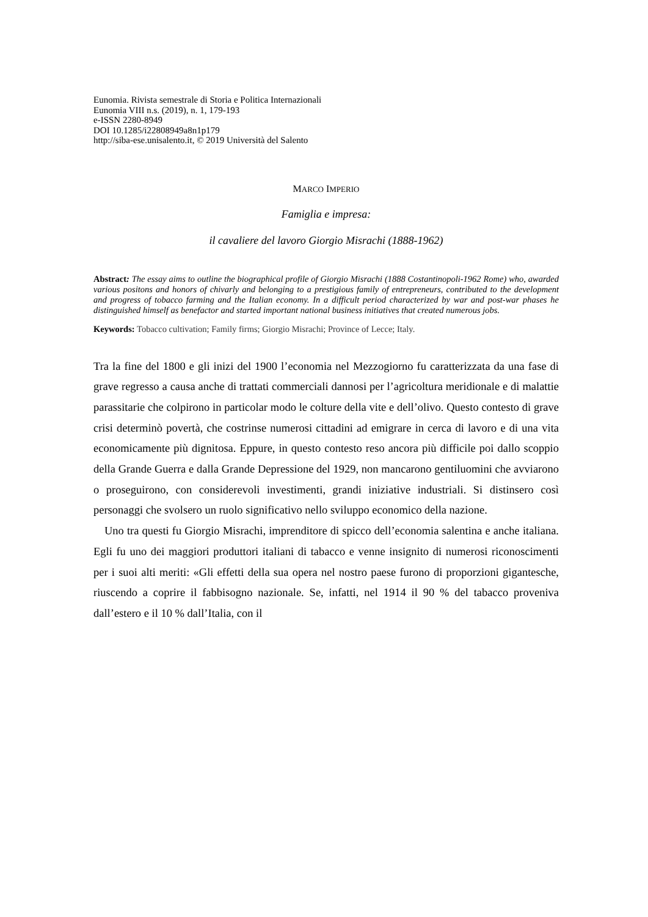Eunomia. Rivista semestrale di Storia e Politica Internazionali
Eunomia VIII n.s. (2019), n. 1, 179-193
e-ISSN 2280-8949
DOI 10.1285/i22808949a8n1p179
http://siba-ese.unisalento.it, © 2019 Università del Salento
MARCO IMPERIO
Famiglia e impresa:
il cavaliere del lavoro Giorgio Misrachi (1888-1962)
Abstract: The essay aims to outline the biographical profile of Giorgio Misrachi (1888 Costantinopoli-1962 Rome) who, awarded various positons and honors of chivarly and belonging to a prestigious family of entrepreneurs, contributed to the development and progress of tobacco farming and the Italian economy. In a difficult period characterized by war and post-war phases he distinguished himself as benefactor and started important national business initiatives that created numerous jobs.
Keywords: Tobacco cultivation; Family firms; Giorgio Misrachi; Province of Lecce; Italy.
Tra la fine del 1800 e gli inizi del 1900 l’economia nel Mezzogiorno fu caratterizzata da una fase di grave regresso a causa anche di trattati commerciali dannosi per l’agricoltura meridionale e di malattie parassitarie che colpirono in particolar modo le colture della vite e dell’olivo. Questo contesto di grave crisi determinò povertà, che costrinse numerosi cittadini ad emigrare in cerca di lavoro e di una vita economicamente più dignitosa. Eppure, in questo contesto reso ancora più difficile poi dallo scoppio della Grande Guerra e dalla Grande Depressione del 1929, non mancarono gentiluomini che avviarono o proseguirono, con considerevoli investimenti, grandi iniziative industriali. Si distinsero così personaggi che svolsero un ruolo significativo nello sviluppo economico della nazione.
Uno tra questi fu Giorgio Misrachi, imprenditore di spicco dell’economia salentina e anche italiana. Egli fu uno dei maggiori produttori italiani di tabacco e venne insignito di numerosi riconoscimenti per i suoi alti meriti: «Gli effetti della sua opera nel nostro paese furono di proporzioni gigantesche, riuscendo a coprire il fabbisogno nazionale. Se, infatti, nel 1914 il 90 % del tabacco proveniva dall’estero e il 10 % dall’Italia, con il